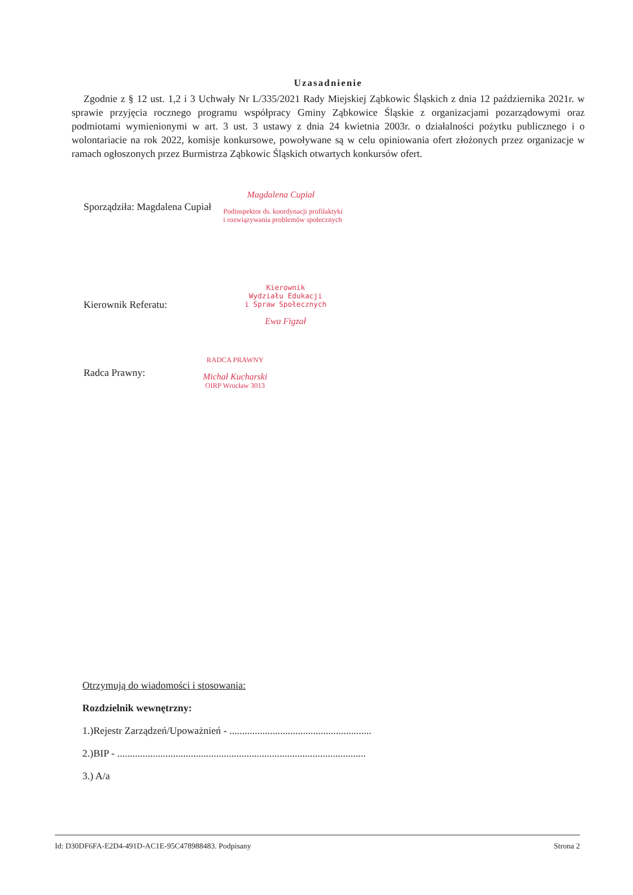Uzasadnienie
Zgodnie z § 12 ust. 1,2 i 3 Uchwały Nr L/335/2021 Rady Miejskiej Ząbkowic Śląskich z dnia 12 października 2021r. w sprawie przyjęcia rocznego programu współpracy Gminy Ząbkowice Śląskie z organizacjami pozarządowymi oraz podmiotami wymienionymi w art. 3 ust. 3 ustawy z dnia 24 kwietnia 2003r. o działalności pożytku publicznego i o wolontariacie na rok 2022, komisje konkursowe, powoływane są w celu opiniowania ofert złożonych przez organizacje w ramach ogłoszonych przez Burmistrza Ząbkowic Śląskich otwartych konkursów ofert.
Sporządziła: Magdalena Cupiał
Magdalena Cupiał
Podinspektor ds. koordynacji profilaktyki
i rozwiązywania problemów społecznych
Kierownik Referatu:
Kierownik
Wydziału Edukacji
i Spraw Społecznych
Ewa Figzał
Radca Prawny:
RADCA PRAWNY
Michał Kucharski
OIRP Wrocław 3013
Otrzymują do wiadomości i stosowania:
Rozdzielnik wewnętrzny:
1.)Rejestr Zarządzeń/Upoważnień - ........................................................
2.)BIP - ..................................................................................................
3.) A/a
Id: D30DF6FA-E2D4-491D-AC1E-95C478988483. Podpisany Strona 2